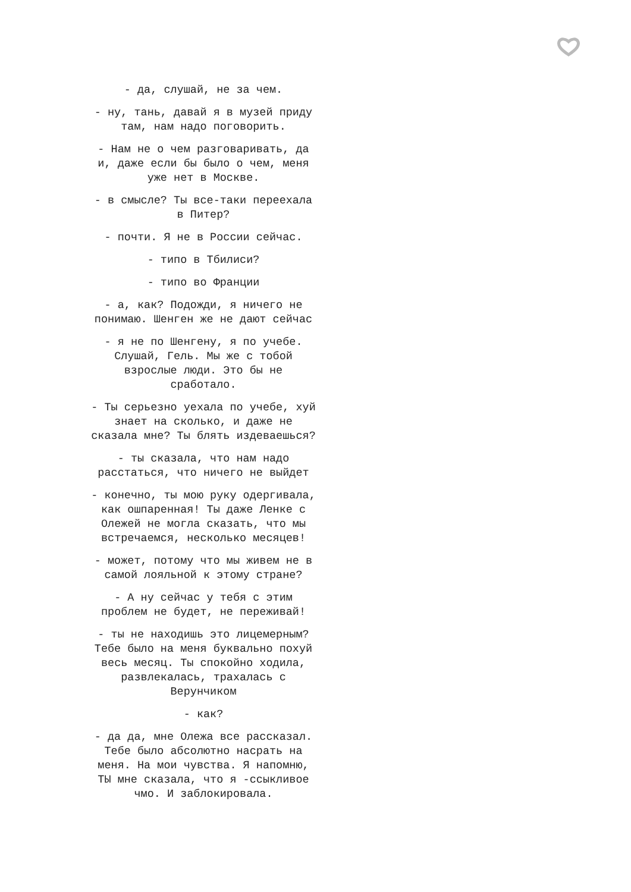- да, слушай, не за чем.
- ну, тань, давай я в музей приду там, нам надо поговорить.
- Нам не о чем разговаривать, да и, даже если бы было о чем, меня уже нет в Москве.
- в смысле? Ты все-таки переехала в Питер?
- почти. Я не в России сейчас.
- типо в Тбилиси?
- типо во Франции
- а, как? Подожди, я ничего не понимаю. Шенген же не дают сейчас
- я не по Шенгену, я по учебе. Слушай, Гель. Мы же с тобой взрослые люди. Это бы не сработало.
- Ты серьезно уехала по учебе, хуй знает на сколько, и даже не сказала мне? Ты блять издеваешься?
- ты сказала, что нам надо расстаться, что ничего не выйдет
- конечно, ты мою руку одергивала, как ошпаренная! Ты даже Ленке с Олежей не могла сказать, что мы встречаемся, несколько месяцев!
- может, потому что мы живем не в самой лояльной к этому стране?
- А ну сейчас у тебя с этим проблем не будет, не переживай!
- ты не находишь это лицемерным? Тебе было на меня буквально похуй весь месяц. Ты спокойно ходила, развлекалась, трахалась с Верунчиком
- как?
- да да, мне Олежа все рассказал. Тебе было абсолютно насрать на меня. На мои чувства. Я напомню, ТЫ мне сказала, что я -ссыкливое чмо. И заблокировала.